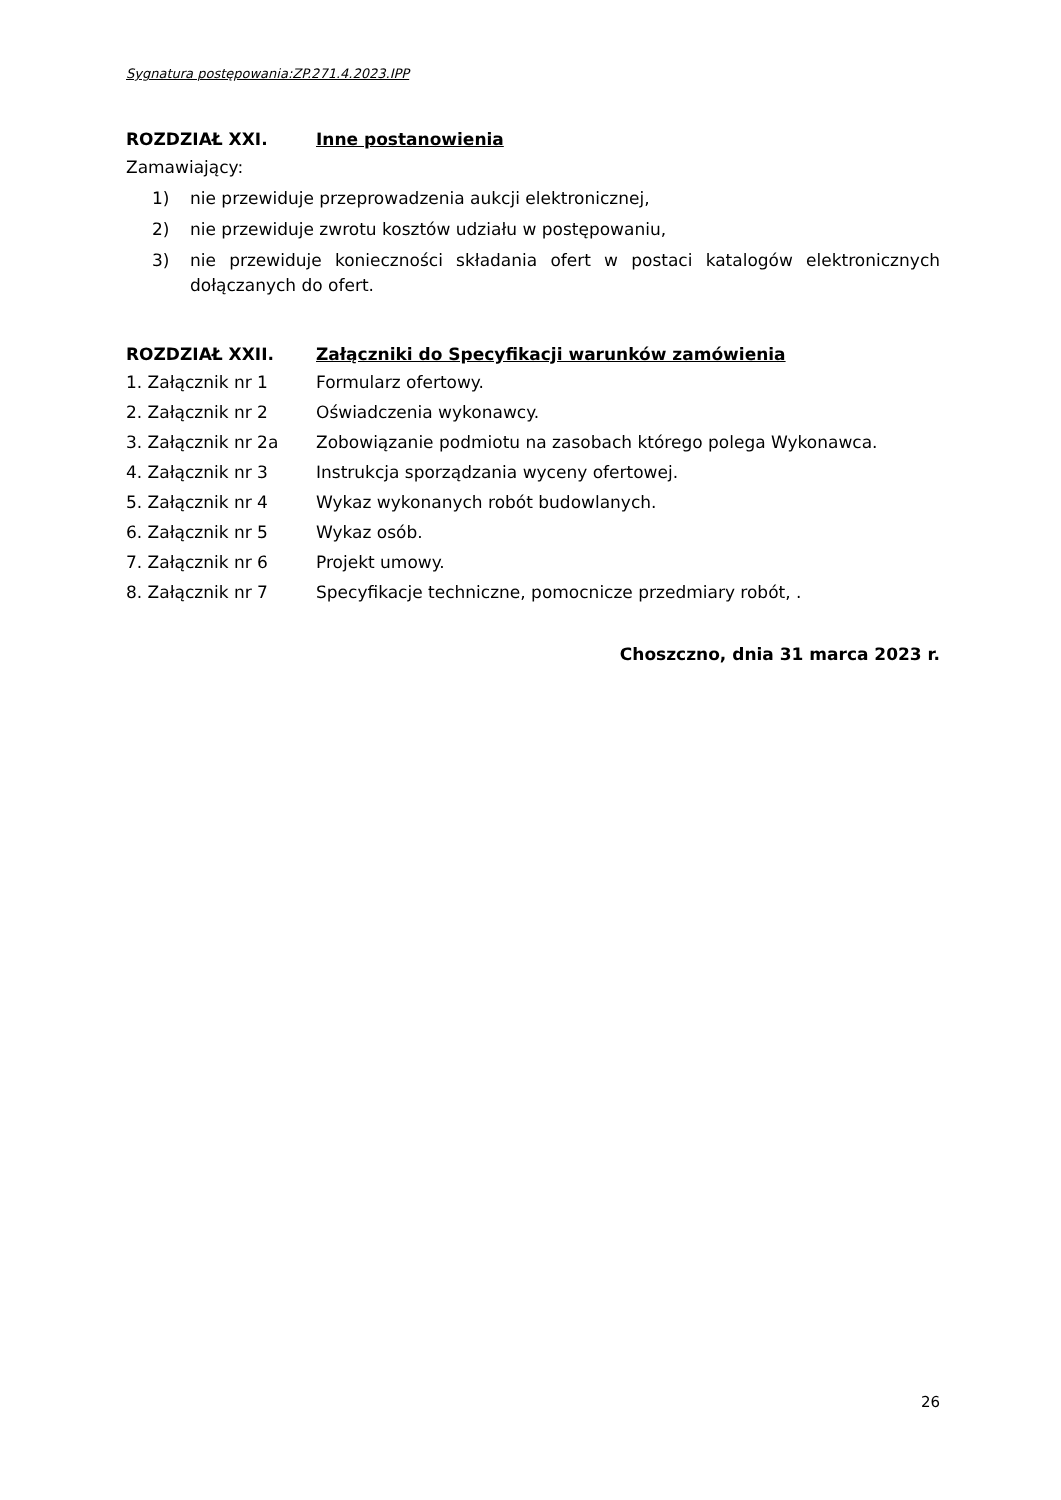Sygnatura postępowania:ZP.271.4.2023.IPP
ROZDZIAŁ XXI. Inne postanowienia
Zamawiający:
1) nie przewiduje przeprowadzenia aukcji elektronicznej,
2) nie przewiduje zwrotu kosztów udziału w postępowaniu,
3) nie przewiduje konieczności składania ofert w postaci katalogów elektronicznych dołączanych do ofert.
ROZDZIAŁ XXII. Załączniki do Specyfikacji warunków zamówienia
1. Załącznik nr 1 Formularz ofertowy.
2. Załącznik nr 2 Oświadczenia wykonawcy.
3. Załącznik nr 2a Zobowiązanie podmiotu na zasobach którego polega Wykonawca.
4. Załącznik nr 3 Instrukcja sporządzania wyceny ofertowej.
5. Załącznik nr 4 Wykaz wykonanych robót budowlanych.
6. Załącznik nr 5 Wykaz osób.
7. Załącznik nr 6 Projekt umowy.
8. Załącznik nr 7 Specyfikacje techniczne, pomocnicze przedmiary robót, .
Choszczno, dnia 31 marca 2023 r.
26